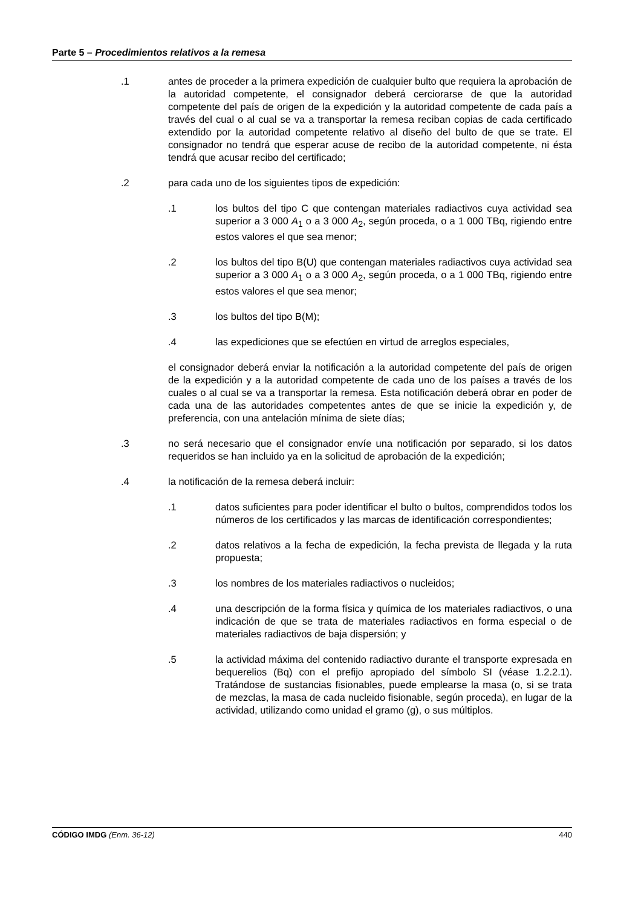Parte 5 – Procedimientos relativos a la remesa
.1 antes de proceder a la primera expedición de cualquier bulto que requiera la aprobación de la autoridad competente, el consignador deberá cerciorarse de que la autoridad competente del país de origen de la expedición y la autoridad competente de cada país a través del cual o al cual se va a transportar la remesa reciban copias de cada certificado extendido por la autoridad competente relativo al diseño del bulto de que se trate. El consignador no tendrá que esperar acuse de recibo de la autoridad competente, ni ésta tendrá que acusar recibo del certificado;
.2 para cada uno de los siguientes tipos de expedición:
.1 los bultos del tipo C que contengan materiales radiactivos cuya actividad sea superior a 3 000 A<sub>1</sub> o a 3 000 A<sub>2</sub>, según proceda, o a 1 000 TBq, rigiendo entre estos valores el que sea menor;
.2 los bultos del tipo B(U) que contengan materiales radiactivos cuya actividad sea superior a 3 000 A<sub>1</sub> o a 3 000 A<sub>2</sub>, según proceda, o a 1 000 TBq, rigiendo entre estos valores el que sea menor;
.3 los bultos del tipo B(M);
.4 las expediciones que se efectúen en virtud de arreglos especiales,
el consignador deberá enviar la notificación a la autoridad competente del país de origen de la expedición y a la autoridad competente de cada uno de los países a través de los cuales o al cual se va a transportar la remesa. Esta notificación deberá obrar en poder de cada una de las autoridades competentes antes de que se inicie la expedición y, de preferencia, con una antelación mínima de siete días;
.3 no será necesario que el consignador envíe una notificación por separado, si los datos requeridos se han incluido ya en la solicitud de aprobación de la expedición;
.4 la notificación de la remesa deberá incluir:
.1 datos suficientes para poder identificar el bulto o bultos, comprendidos todos los números de los certificados y las marcas de identificación correspondientes;
.2 datos relativos a la fecha de expedición, la fecha prevista de llegada y la ruta propuesta;
.3 los nombres de los materiales radiactivos o nucleidos;
.4 una descripción de la forma física y química de los materiales radiactivos, o una indicación de que se trata de materiales radiactivos en forma especial o de materiales radiactivos de baja dispersión; y
.5 la actividad máxima del contenido radiactivo durante el transporte expresada en bequerelios (Bq) con el prefijo apropiado del símbolo SI (véase 1.2.2.1). Tratándose de sustancias fisionables, puede emplearse la masa (o, si se trata de mezclas, la masa de cada nucleido fisionable, según proceda), en lugar de la actividad, utilizando como unidad el gramo (g), o sus múltiplos.
CÓDIGO IMDG (Enm. 36-12) 440